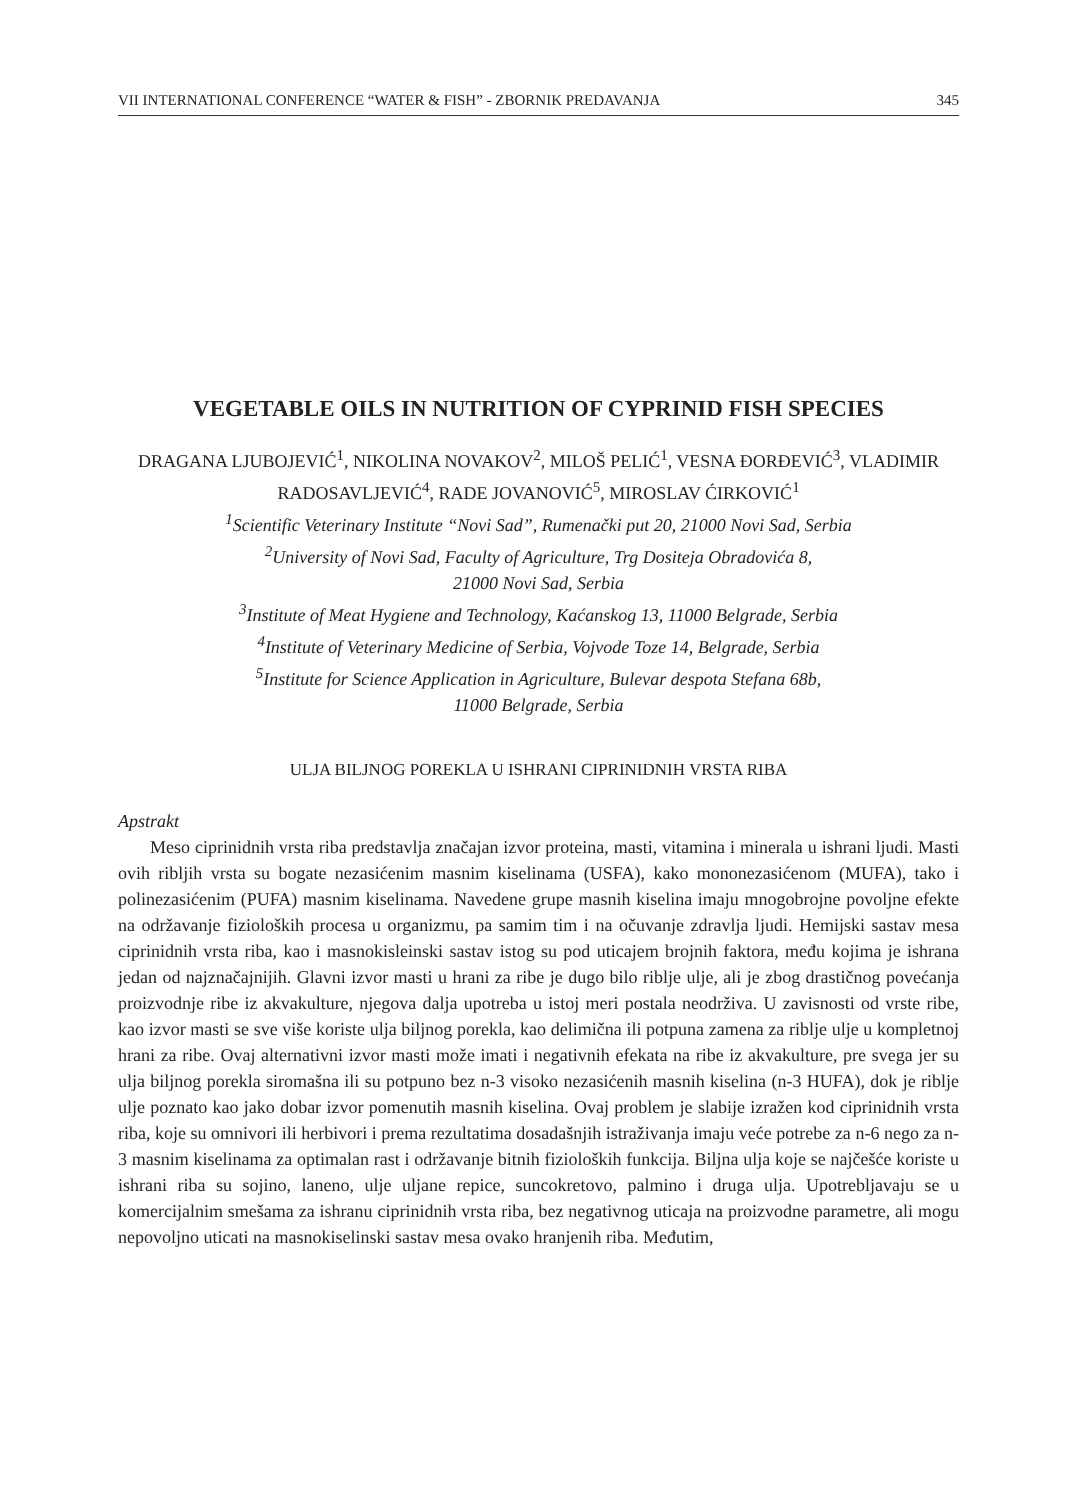VII INTERNATIONAL CONFERENCE “WATER & FISH” - ZBORNIK PREDAVANJA 345
VEGETABLE OILS IN NUTRITION OF CYPRINID FISH SPECIES
DRAGANA LJUBOJEVIĆ<sup>1</sup>, NIKOLINA NOVAKOV<sup>2</sup>, MILOŠ PELIĆ<sup>1</sup>, VESNA ĐORĐEVIĆ<sup>3</sup>, VLADIMIR RADOSAVLJEVIĆ<sup>4</sup>, RADE JOVANOVIĆ<sup>5</sup>, MIROSLAV ĆIRKOVIĆ<sup>1</sup>
<sup>1</sup> Scientific Veterinary Institute “Novi Sad”, Rumenački put 20, 21000 Novi Sad, Serbia
<sup>2</sup> University of Novi Sad, Faculty of Agriculture, Trg Dositeja Obradovića 8,
21000 Novi Sad, Serbia
<sup>3</sup> Institute of Meat Hygiene and Technology, Kaćanskog 13, 11000 Belgrade, Serbia
<sup>4</sup> Institute of Veterinary Medicine of Serbia, Vojvode Toze 14, Belgrade, Serbia
<sup>5</sup> Institute for Science Application in Agriculture, Bulevar despota Stefana 68b,
11000 Belgrade, Serbia
ULJA BILJNOG POREKLA U ISHRANI CIPRINIDNIH VRSTA RIBA
Apstrakt
Meso ciprinidnih vrsta riba predstavlja značajan izvor proteina, masti, vitamina i minerala u ishrani ljudi. Masti ovih ribljih vrsta su bogate nezasićenim masnim kiselinama (USFA), kako mononezasićenom (MUFA), tako i polinezasićenim (PUFA) masnim kiselinama. Navedene grupe masnih kiselina imaju mnogobrojne povoljne efekte na održavanje fizioloških procesa u organizmu, pa samim tim i na očuvanje zdravlja ljudi. Hemijski sastav mesa ciprinidnih vrsta riba, kao i masnokisleinski sastav istog su pod uticajem brojnih faktora, među kojima je ishrana jedan od najznačajnijih. Glavni izvor masti u hrani za ribe je dugo bilo riblje ulje, ali je zbog drastičnog povećanja proizvodnje ribe iz akvakulture, njegova dalja upotreba u istoj meri postala neodrživa. U zavisnosti od vrste ribe, kao izvor masti se sve više koriste ulja biljnog porekla, kao delimična ili potpuna zamena za riblje ulje u kompletnoj hrani za ribe. Ovaj alternativni izvor masti može imati i negativnih efekata na ribe iz akvakulture, pre svega jer su ulja biljnog porekla siromašna ili su potpuno bez n-3 visoko nezasićenih masnih kiselina (n-3 HUFA), dok je riblje ulje poznato kao jako dobar izvor pomenutih masnih kiselina. Ovaj problem je slabije izražen kod ciprinidnih vrsta riba, koje su omnivori ili herbivori i prema rezultatima dosadašnjih istraživanja imaju veće potrebe za n-6 nego za n-3 masnim kiselinama za optimalan rast i održavanje bitnih fizioloških funkcija. Biljna ulja koje se najčešće koriste u ishrani riba su sojino, laneno, ulje uljane repice, suncokretovo, palmino i druga ulja. Upotrebljavaju se u komercijalnim smešama za ishranu ciprinidnih vrsta riba, bez negativnog uticaja na proizvodne parametre, ali mogu nepovoljno uticati na masnokiselinski sastav mesa ovako hranjenih riba. Međutim,